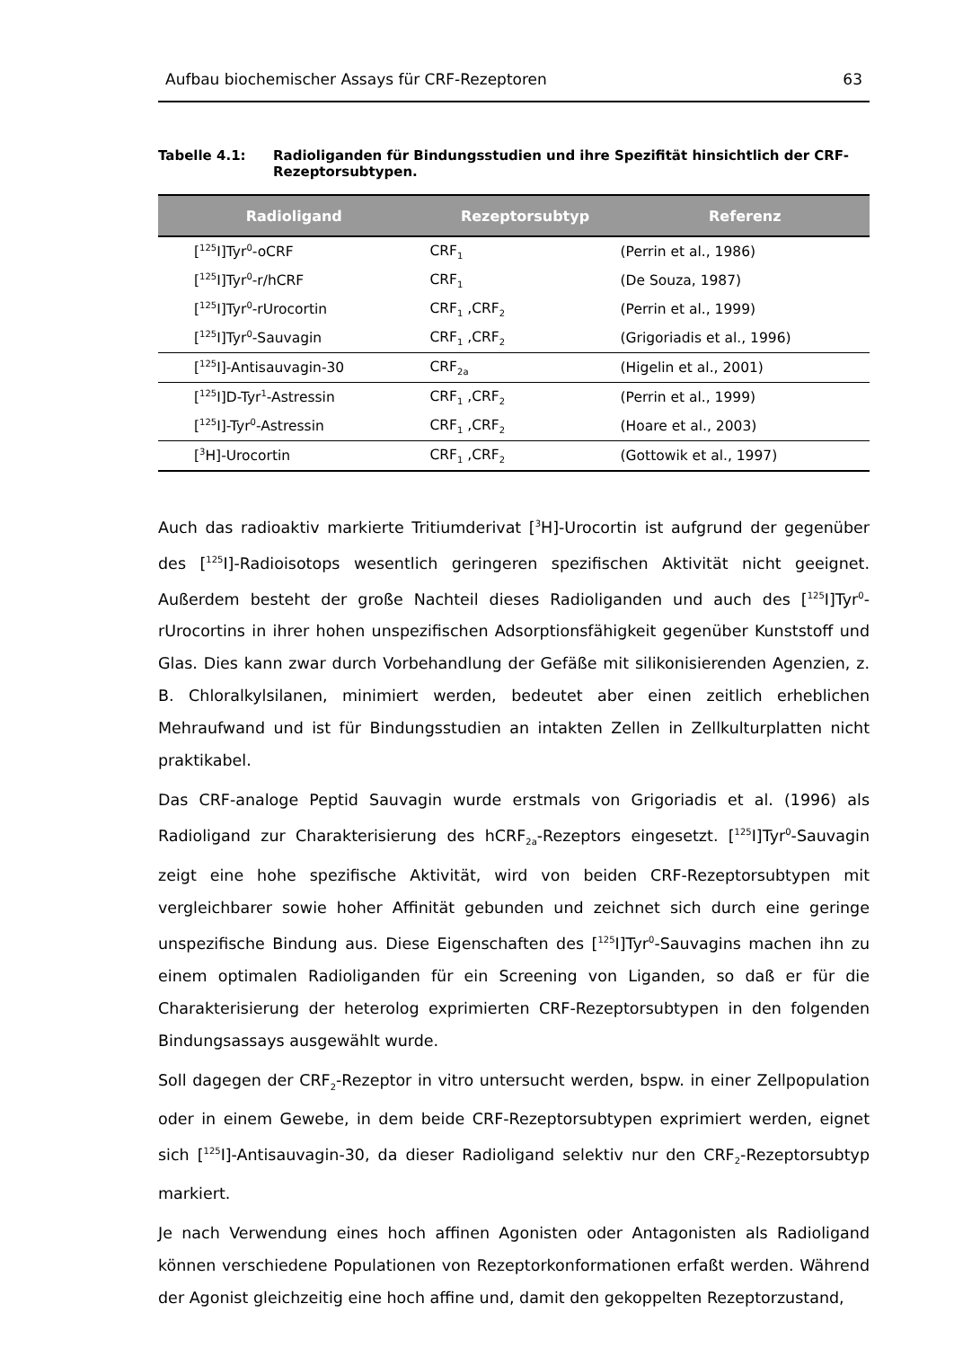Aufbau biochemischer Assays für CRF-Rezeptoren 63
Tabelle 4.1: Radioliganden für Bindungsstudien und ihre Spezifität hinsichtlich der CRF-Rezeptorsubtypen.
| Radioligand | Rezeptorsubtyp | Referenz |
| --- | --- | --- |
| [<sup>125</sup>I]Tyr<sup>0</sup>-oCRF | CRF<sub>1</sub> | (Perrin et al., 1986) |
| [<sup>125</sup>I]Tyr<sup>0</sup>-r/hCRF | CRF<sub>1</sub> | (De Souza, 1987) |
| [<sup>125</sup>I]Tyr<sup>0</sup>-rUrocortin | CRF<sub>1</sub> ,CRF<sub>2</sub> | (Perrin et al., 1999) |
| [<sup>125</sup>I]Tyr<sup>0</sup>-Sauvagin | CRF<sub>1</sub> ,CRF<sub>2</sub> | (Grigoriadis et al., 1996) |
| [<sup>125</sup>I]-Antisauvagin-30 | CRF<sub>2a</sub> | (Higelin et al., 2001) |
| [<sup>125</sup>I]D-Tyr<sup>1</sup>-Astressin | CRF<sub>1</sub> ,CRF<sub>2</sub> | (Perrin et al., 1999) |
| [<sup>125</sup>I]-Tyr<sup>0</sup>-Astressin | CRF<sub>1</sub> ,CRF<sub>2</sub> | (Hoare et al., 2003) |
| [<sup>3</sup>H]-Urocortin | CRF<sub>1</sub> ,CRF<sub>2</sub> | (Gottowik et al., 1997) |
Auch das radioaktiv markierte Tritiumderivat [<sup>3</sup>H]-Urocortin ist aufgrund der gegenüber des [<sup>125</sup>I]-Radioisotops wesentlich geringeren spezifischen Aktivität nicht geeignet. Außerdem besteht der große Nachteil dieses Radioliganden und auch des [<sup>125</sup>I]Tyr<sup>0</sup>-rUrocortins in ihrer hohen unspezifischen Adsorptionsfähigkeit gegenüber Kunststoff und Glas. Dies kann zwar durch Vorbehandlung der Gefäße mit silikonisierenden Agenzien, z. B. Chloralkylsilanen, minimiert werden, bedeutet aber einen zeitlich erheblichen Mehraufwand und ist für Bindungsstudien an intakten Zellen in Zellkulturplatten nicht praktikabel.
Das CRF-analoge Peptid Sauvagin wurde erstmals von Grigoriadis et al. (1996) als Radioligand zur Charakterisierung des hCRF<sub>2a</sub>-Rezeptors eingesetzt. [<sup>125</sup>I]Tyr<sup>0</sup>-Sauvagin zeigt eine hohe spezifische Aktivität, wird von beiden CRF-Rezeptorsubtypen mit vergleichbarer sowie hoher Affinität gebunden und zeichnet sich durch eine geringe unspezifische Bindung aus. Diese Eigenschaften des [<sup>125</sup>I]Tyr<sup>0</sup>-Sauvagins machen ihn zu einem optimalen Radioliganden für ein Screening von Liganden, so daß er für die Charakterisierung der heterolog exprimierten CRF-Rezeptorsubtypen in den folgenden Bindungsassays ausgewählt wurde.
Soll dagegen der CRF<sub>2</sub>-Rezeptor in vitro untersucht werden, bspw. in einer Zellpopulation oder in einem Gewebe, in dem beide CRF-Rezeptorsubtypen exprimiert werden, eignet sich [<sup>125</sup>I]-Antisauvagin-30, da dieser Radioligand selektiv nur den CRF<sub>2</sub>-Rezeptorsubtyp markiert.
Je nach Verwendung eines hoch affinen Agonisten oder Antagonisten als Radioligand können verschiedene Populationen von Rezeptorkonformationen erfaßt werden. Während der Agonist gleichzeitig eine hoch affine und, damit den gekoppelten Rezeptorzustand,